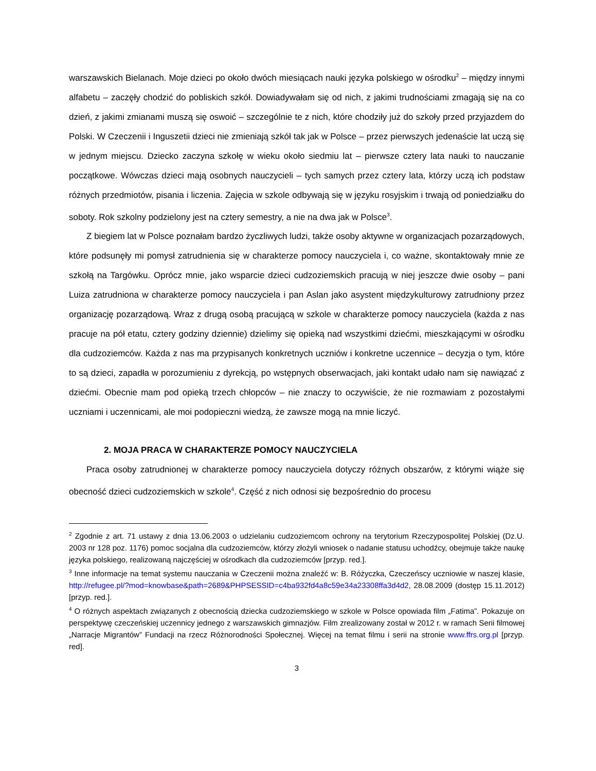warszawskich Bielanach. Moje dzieci po około dwóch miesiącach nauki języka polskiego w ośrodku<sup>2</sup> – między innymi alfabetu – zaczęły chodzić do pobliskich szkół. Dowiadywałam się od nich, z jakimi trudnościami zmagają się na co dzień, z jakimi zmianami muszą się oswoić – szczególnie te z nich, które chodziły już do szkoły przed przyjazdem do Polski. W Czeczenii i Inguszetii dzieci nie zmieniają szkół tak jak w Polsce – przez pierwszych jedenaście lat uczą się w jednym miejscu. Dziecko zaczyna szkołę w wieku około siedmiu lat – pierwsze cztery lata nauki to nauczanie początkowe. Wówczas dzieci mają osobnych nauczycieli – tych samych przez cztery lata, którzy uczą ich podstaw różnych przedmiotów, pisania i liczenia. Zajęcia w szkole odbywają się w języku rosyjskim i trwają od poniedziałku do soboty. Rok szkolny podzielony jest na cztery semestry, a nie na dwa jak w Polsce<sup>3</sup>.
Z biegiem lat w Polsce poznałam bardzo życzliwych ludzi, także osoby aktywne w organizacjach pozarządowych, które podsunęły mi pomysł zatrudnienia się w charakterze pomocy nauczyciela i, co ważne, skontaktowały mnie ze szkołą na Targówku. Oprócz mnie, jako wsparcie dzieci cudzoziemskich pracują w niej jeszcze dwie osoby – pani Luiza zatrudniona w charakterze pomocy nauczyciela i pan Aslan jako asystent międzykulturowy zatrudniony przez organizację pozarządową. Wraz z drugą osobą pracującą w szkole w charakterze pomocy nauczyciela (każda z nas pracuje na pół etatu, cztery godziny dziennie) dzielimy się opieką nad wszystkimi dziećmi, mieszkającymi w ośrodku dla cudzoziemców. Każda z nas ma przypisanych konkretnych uczniów i konkretne uczennice – decyzja o tym, które to są dzieci, zapadła w porozumieniu z dyrekcją, po wstępnych obserwacjach, jaki kontakt udało nam się nawiązać z dziećmi. Obecnie mam pod opieką trzech chłopców – nie znaczy to oczywiście, że nie rozmawiam z pozostałymi uczniami i uczennicami, ale moi podopieczni wiedzą, że zawsze mogą na mnie liczyć.
2. MOJA PRACA W CHARAKTERZE POMOCY NAUCZYCIELA
Praca osoby zatrudnionej w charakterze pomocy nauczyciela dotyczy różnych obszarów, z którymi wiąże się obecność dzieci cudzoziemskich w szkole<sup>4</sup>. Część z nich odnosi się bezpośrednio do procesu
<sup>2</sup> Zgodnie z art. 71 ustawy z dnia 13.06.2003 o udzielaniu cudzoziemcom ochrony na terytorium Rzeczypospolitej Polskiej (Dz.U. 2003 nr 128 poz. 1176) pomoc socjalna dla cudzoziemców, którzy złożyli wniosek o nadanie statusu uchodźcy, obejmuje także naukę języka polskiego, realizowaną najczęściej w ośrodkach dla cudzoziemców [przyp. red.].
<sup>3</sup> Inne informacje na temat systemu nauczania w Czeczenii można znaleźć w: B. Różyczka, Czeczeńscy uczniowie w naszej klasie, http://refugee.pl/?mod=knowbase&path=2689&PHPSESSID=c4ba932fd4a8c59e34a23308ffa3d4d2, 28.08.2009 (dostęp 15.11.2012) [przyp. red.].
<sup>4</sup> O różnych aspektach związanych z obecnością dziecka cudzoziemskiego w szkole w Polsce opowiada film „Fatima”. Pokazuje on perspektywę czeczeńskiej uczennicy jednego z warszawskich gimnazjów. Film zrealizowany został w 2012 r. w ramach Serii filmowej „Narracje Migrantów” Fundacji na rzecz Różnorodności Społecznej. Więcej na temat filmu i serii na stronie www.ffrs.org.pl [przyp. red].
3